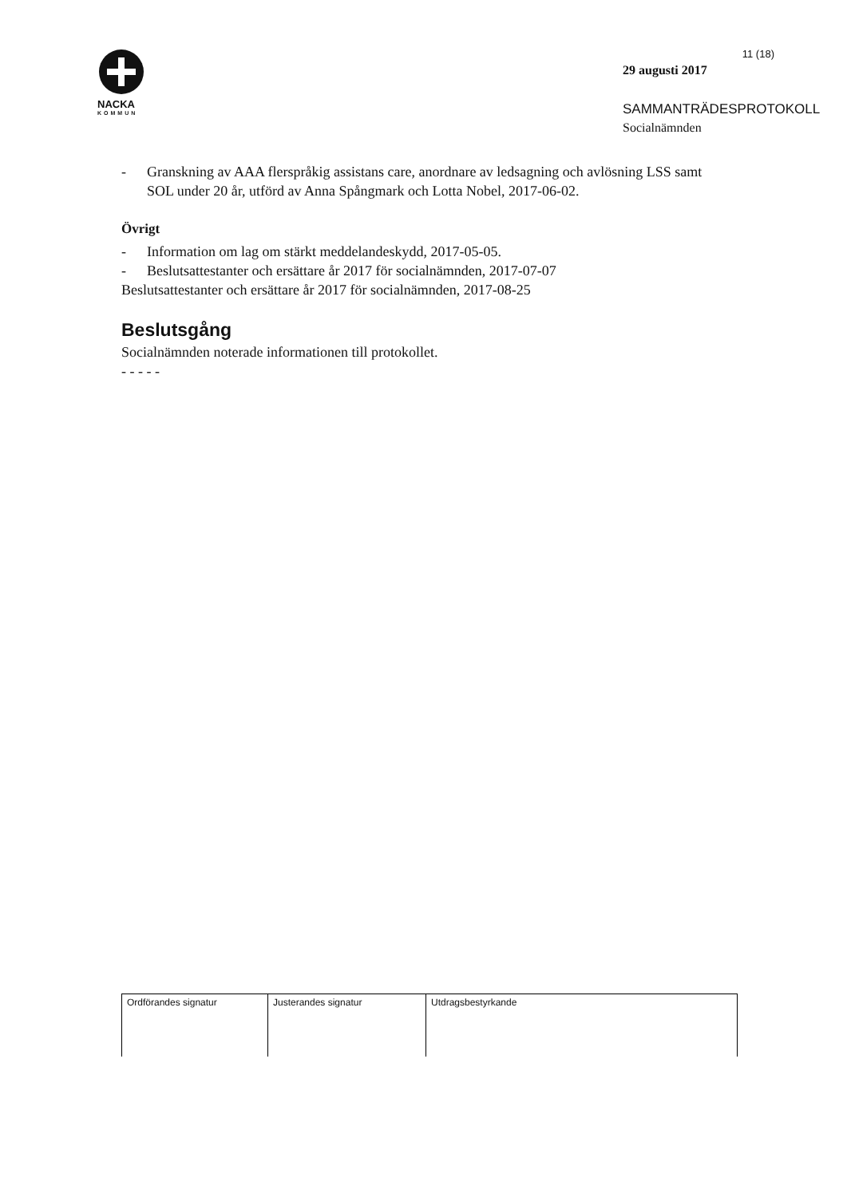NACKA
KOMMUN
11 (18)
29 augusti 2017
SAMMANTRÄDESPROTOKOLL
Socialnämnden
- Granskning av AAA flerspråkig assistans care, anordnare av ledsagning och avlösning LSS samt SOL under 20 år, utförd av Anna Spångmark och Lotta Nobel, 2017-06-02.
Övrigt
- Information om lag om stärkt meddelandeskydd, 2017-05-05.
- Beslutsattestanter och ersättare år 2017 för socialnämnden, 2017-07-07
Beslutsattestanter och ersättare år 2017 för socialnämnden, 2017-08-25
Beslutsgång
Socialnämnden noterade informationen till protokollet.
- - - - -
| Ordförandes signatur | Justerandes signatur | Utdragsbestyrkande |